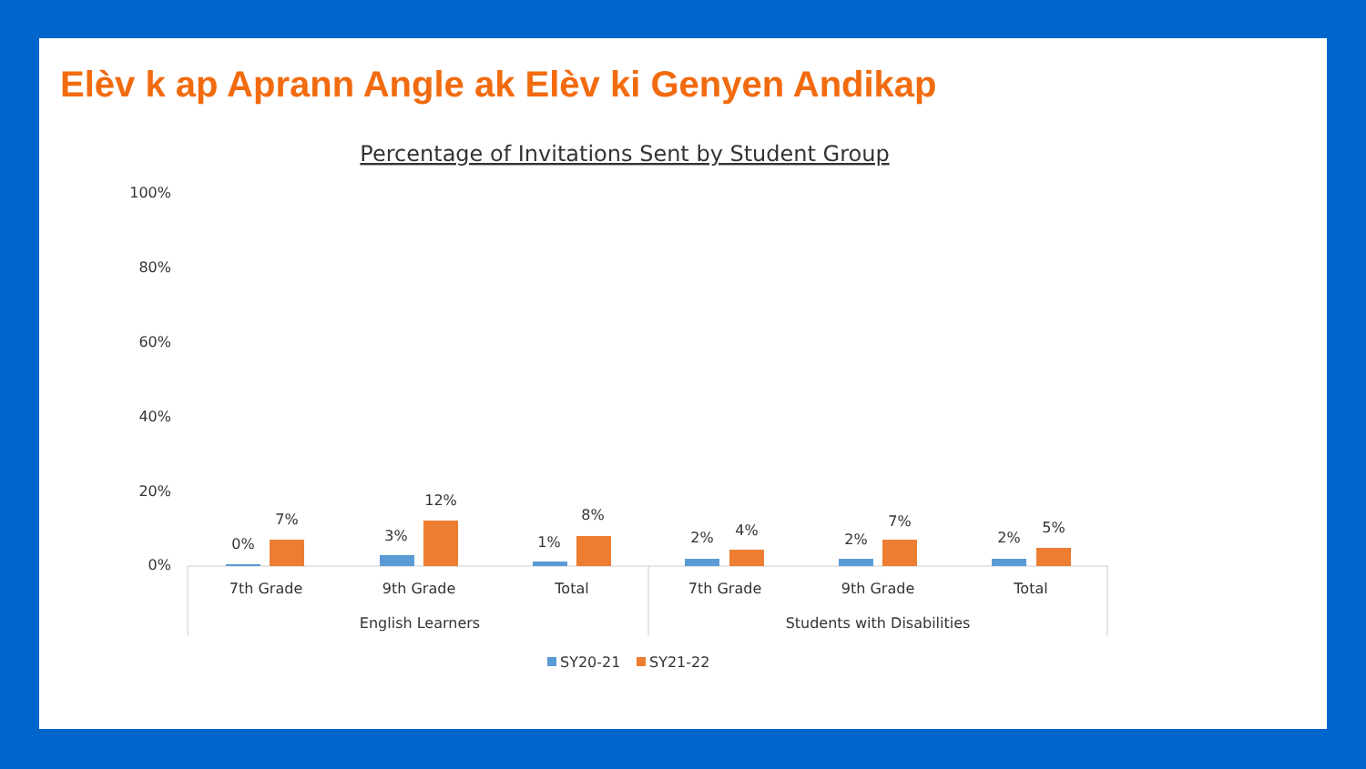Elèv k ap Aprann Angle ak Elèv ki Genyen Andikap
Percentage of Invitations Sent by Student Group
100%
80%
60%
40%
20%
0%
0%
7%
3%
12%
1%
8%
2%
4%
2%
7%
2%
5%
7th Grade
9th Grade
Total
7th Grade
9th Grade
Total
English Learners
Students with Disabilities
SY20-21
SY21-22